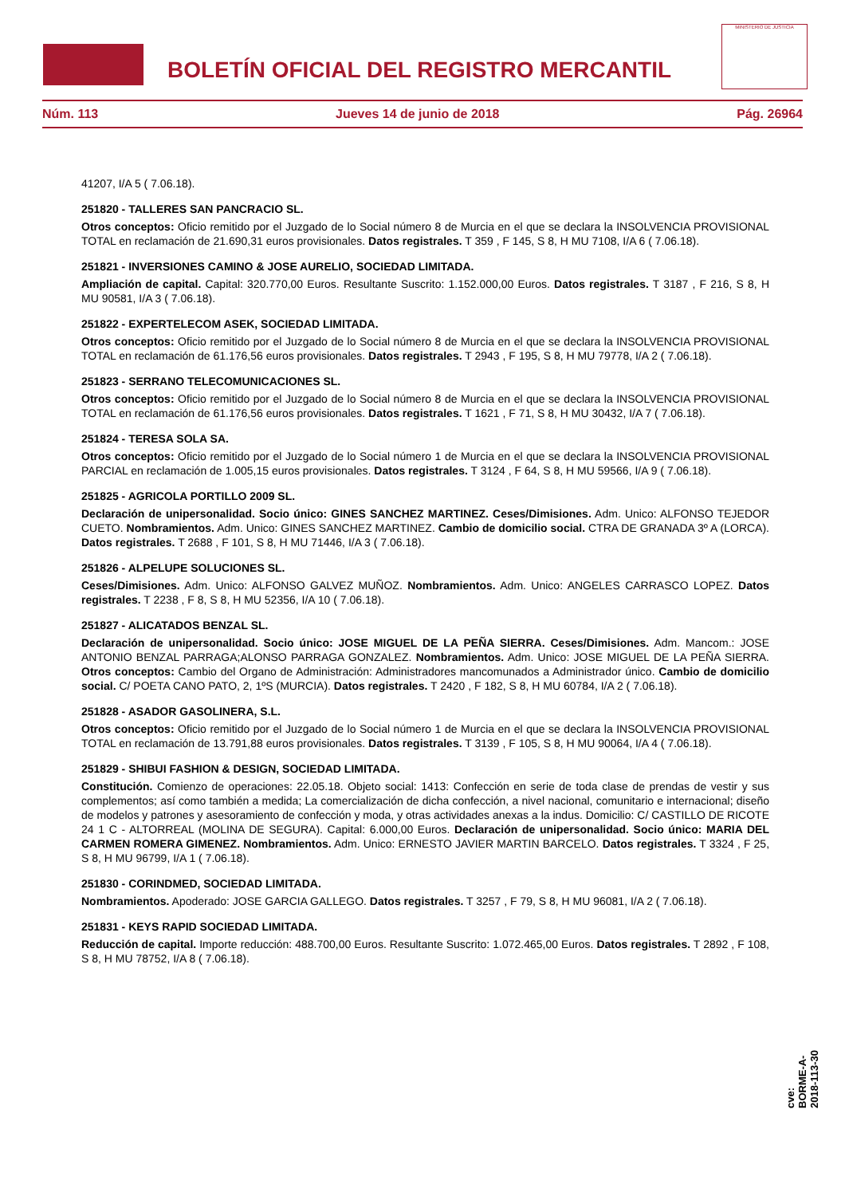BOLETÍN OFICIAL DEL REGISTRO MERCANTIL
MINISTERIO DE JUSTICIA
Núm. 113 Jueves 14 de junio de 2018 Pág. 26964
41207, I/A 5 ( 7.06.18).
251820 - TALLERES SAN PANCRACIO SL.
Otros conceptos: Oficio remitido por el Juzgado de lo Social número 8 de Murcia en el que se declara la INSOLVENCIA PROVISIONAL TOTAL en reclamación de 21.690,31 euros provisionales. Datos registrales. T 359 , F 145, S 8, H MU 7108, I/A 6 ( 7.06.18).
251821 - INVERSIONES CAMINO & JOSE AURELIO, SOCIEDAD LIMITADA.
Ampliación de capital. Capital: 320.770,00 Euros. Resultante Suscrito: 1.152.000,00 Euros. Datos registrales. T 3187 , F 216, S 8, H MU 90581, I/A 3 ( 7.06.18).
251822 - EXPERTELECOM ASEK, SOCIEDAD LIMITADA.
Otros conceptos: Oficio remitido por el Juzgado de lo Social número 8 de Murcia en el que se declara la INSOLVENCIA PROVISIONAL TOTAL en reclamación de 61.176,56 euros provisionales. Datos registrales. T 2943 , F 195, S 8, H MU 79778, I/A 2 ( 7.06.18).
251823 - SERRANO TELECOMUNICACIONES SL.
Otros conceptos: Oficio remitido por el Juzgado de lo Social número 8 de Murcia en el que se declara la INSOLVENCIA PROVISIONAL TOTAL en reclamación de 61.176,56 euros provisionales. Datos registrales. T 1621 , F 71, S 8, H MU 30432, I/A 7 ( 7.06.18).
251824 - TERESA SOLA SA.
Otros conceptos: Oficio remitido por el Juzgado de lo Social número 1 de Murcia en el que se declara la INSOLVENCIA PROVISIONAL PARCIAL en reclamación de 1.005,15 euros provisionales. Datos registrales. T 3124 , F 64, S 8, H MU 59566, I/A 9 ( 7.06.18).
251825 - AGRICOLA PORTILLO 2009 SL.
Declaración de unipersonalidad. Socio único: GINES SANCHEZ MARTINEZ. Ceses/Dimisiones. Adm. Unico: ALFONSO TEJEDOR CUETO. Nombramientos. Adm. Unico: GINES SANCHEZ MARTINEZ. Cambio de domicilio social. CTRA DE GRANADA 3º A (LORCA). Datos registrales. T 2688 , F 101, S 8, H MU 71446, I/A 3 ( 7.06.18).
251826 - ALPELUPE SOLUCIONES SL.
Ceses/Dimisiones. Adm. Unico: ALFONSO GALVEZ MUÑOZ. Nombramientos. Adm. Unico: ANGELES CARRASCO LOPEZ. Datos registrales. T 2238 , F 8, S 8, H MU 52356, I/A 10 ( 7.06.18).
251827 - ALICATADOS BENZAL SL.
Declaración de unipersonalidad. Socio único: JOSE MIGUEL DE LA PEÑA SIERRA. Ceses/Dimisiones. Adm. Mancom.: JOSE ANTONIO BENZAL PARRAGA;ALONSO PARRAGA GONZALEZ. Nombramientos. Adm. Unico: JOSE MIGUEL DE LA PEÑA SIERRA. Otros conceptos: Cambio del Organo de Administración: Administradores mancomunados a Administrador único. Cambio de domicilio social. C/ POETA CANO PATO, 2, 1ºS (MURCIA). Datos registrales. T 2420 , F 182, S 8, H MU 60784, I/A 2 ( 7.06.18).
251828 - ASADOR GASOLINERA, S.L.
Otros conceptos: Oficio remitido por el Juzgado de lo Social número 1 de Murcia en el que se declara la INSOLVENCIA PROVISIONAL TOTAL en reclamación de 13.791,88 euros provisionales. Datos registrales. T 3139 , F 105, S 8, H MU 90064, I/A 4 ( 7.06.18).
251829 - SHIBUI FASHION & DESIGN, SOCIEDAD LIMITADA.
Constitución. Comienzo de operaciones: 22.05.18. Objeto social: 1413: Confección en serie de toda clase de prendas de vestir y sus complementos; así como también a medida; La comercialización de dicha confección, a nivel nacional, comunitario e internacional; diseño de modelos y patrones y asesoramiento de confección y moda, y otras actividades anexas a la indus. Domicilio: C/ CASTILLO DE RICOTE 24 1 C - ALTORREAL (MOLINA DE SEGURA). Capital: 6.000,00 Euros. Declaración de unipersonalidad. Socio único: MARIA DEL CARMEN ROMERA GIMENEZ. Nombramientos. Adm. Unico: ERNESTO JAVIER MARTIN BARCELO. Datos registrales. T 3324 , F 25, S 8, H MU 96799, I/A 1 ( 7.06.18).
251830 - CORINDMED, SOCIEDAD LIMITADA.
Nombramientos. Apoderado: JOSE GARCIA GALLEGO. Datos registrales. T 3257 , F 79, S 8, H MU 96081, I/A 2 ( 7.06.18).
251831 - KEYS RAPID SOCIEDAD LIMITADA.
Reducción de capital. Importe reducción: 488.700,00 Euros. Resultante Suscrito: 1.072.465,00 Euros. Datos registrales. T 2892 , F 108, S 8, H MU 78752, I/A 8 ( 7.06.18).
cve: BORME-A-2018-113-30